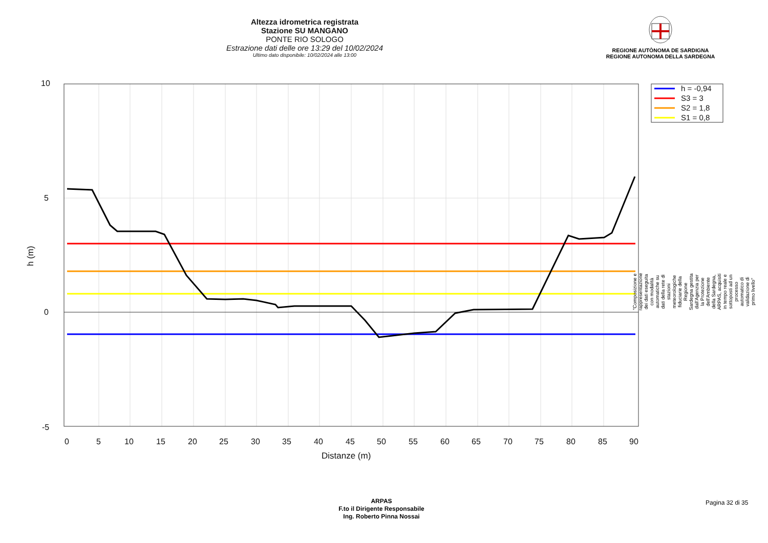Altezza idrometrica registrata
Stazione SU MANGANO
PONTE RIO SOLOGO
Estrazione dati delle ore 13:29 del 10/02/2024
Ultimo dato disponibile: 10/02/2024 alle 13:00
REGIONE AUTÒNOMA DE SARDIGNA
REGIONE AUTONOMA DELLA SARDEGNA
10
5
0
-5
0
5
10
15
20
25
30
35
40
45
50
55
60
65
70
75
80
85
90
Distanze (m)
h (m)
h = -0,94
S3 = 3
S2 = 1,8
S1 = 0,8
"Composizione e rappresentazione dei dati eseguita con modalità automatiche su dati della rete di stazioni meteorologiche fiduciarie della Regione Sardegna gestita dall'Agenzia per la Protezione dell'Ambiente della Sardegna, ARPAS, acquisiti in tempo reale e sottoposti ad un processo automatico di validazione di primo livello"
ARPAS
F.to il Dirigente Responsabile
Ing. Roberto Pinna Nossai
Pagina 32 di 35